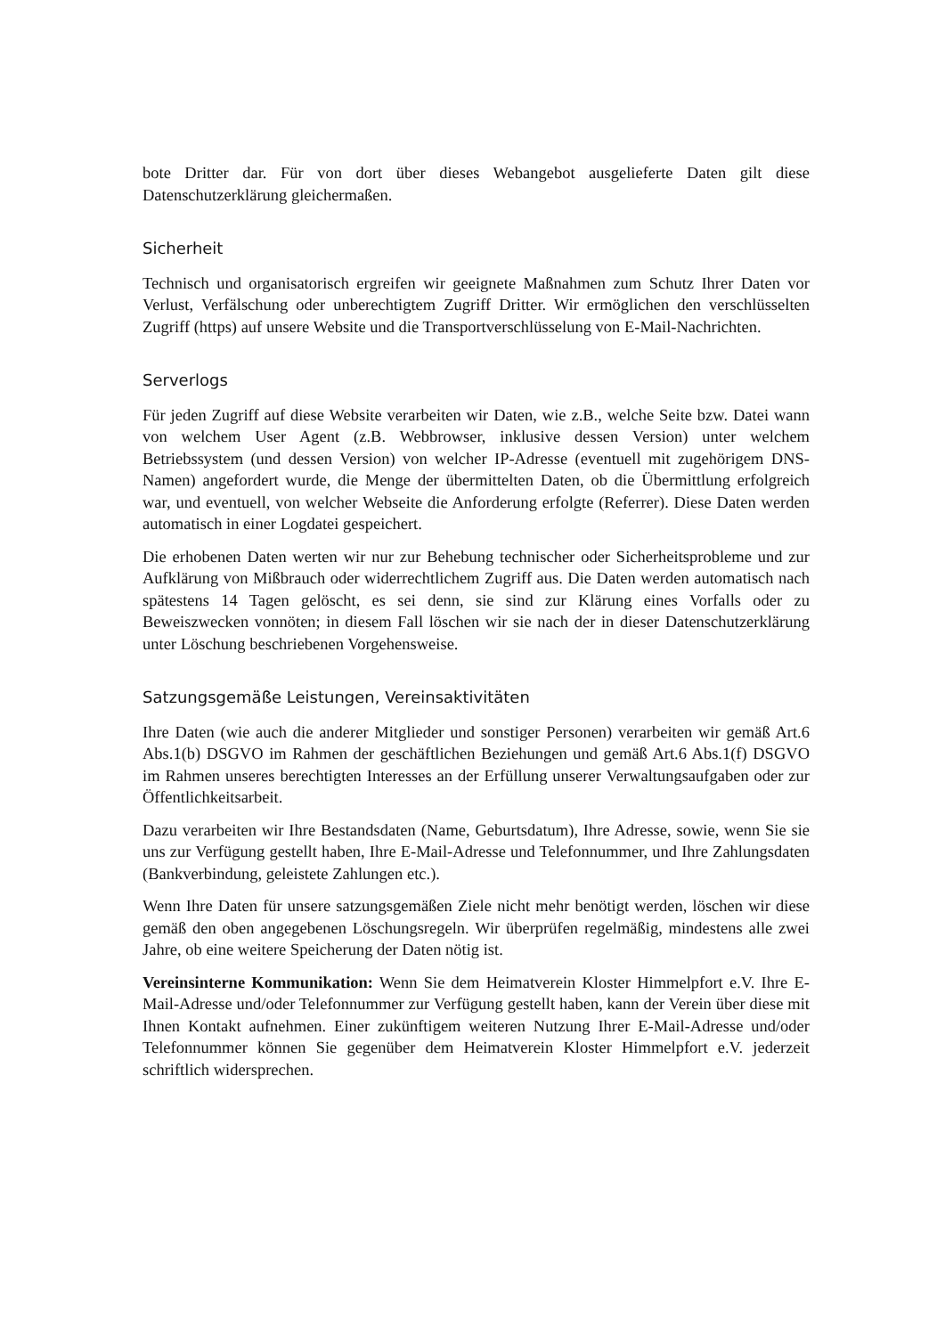bote Dritter dar. Für von dort über dieses Webangebot ausgelieferte Daten gilt diese Datenschutzerklärung gleichermaßen.
Sicherheit
Technisch und organisatorisch ergreifen wir geeignete Maßnahmen zum Schutz Ihrer Daten vor Verlust, Verfälschung oder unberechtigtem Zugriff Dritter. Wir ermöglichen den verschlüsselten Zugriff (https) auf unsere Website und die Transportverschlüsselung von E-Mail-Nachrichten.
Serverlogs
Für jeden Zugriff auf diese Website verarbeiten wir Daten, wie z.B., welche Seite bzw. Datei wann von welchem User Agent (z.B. Webbrowser, inklusive dessen Version) unter welchem Betriebssystem (und dessen Version) von welcher IP-Adresse (eventuell mit zugehörigem DNS-Namen) angefordert wurde, die Menge der übermittelten Daten, ob die Übermittlung erfolgreich war, und eventuell, von welcher Webseite die Anforderung erfolgte (Referrer). Diese Daten werden automatisch in einer Logdatei gespeichert.
Die erhobenen Daten werten wir nur zur Behebung technischer oder Sicherheitsprobleme und zur Aufklärung von Mißbrauch oder widerrechtlichem Zugriff aus. Die Daten werden automatisch nach spätestens 14 Tagen gelöscht, es sei denn, sie sind zur Klärung eines Vorfalls oder zu Beweiszwecken vonnöten; in diesem Fall löschen wir sie nach der in dieser Datenschutzerklärung unter Löschung beschriebenen Vorgehensweise.
Satzungsgemäße Leistungen, Vereinsaktivitäten
Ihre Daten (wie auch die anderer Mitglieder und sonstiger Personen) verarbeiten wir gemäß Art.6 Abs.1(b) DSGVO im Rahmen der geschäftlichen Beziehungen und gemäß Art.6 Abs.1(f) DSGVO im Rahmen unseres berechtigten Interesses an der Erfüllung unserer Verwaltungsaufgaben oder zur Öffentlichkeitsarbeit.
Dazu verarbeiten wir Ihre Bestandsdaten (Name, Geburtsdatum), Ihre Adresse, sowie, wenn Sie sie uns zur Verfügung gestellt haben, Ihre E-Mail-Adresse und Telefonnummer, und Ihre Zahlungsdaten (Bankverbindung, geleistete Zahlungen etc.).
Wenn Ihre Daten für unsere satzungsgemäßen Ziele nicht mehr benötigt werden, löschen wir diese gemäß den oben angegebenen Löschungsregeln. Wir überprüfen regelmäßig, mindestens alle zwei Jahre, ob eine weitere Speicherung der Daten nötig ist.
Vereinsinterne Kommunikation: Wenn Sie dem Heimatverein Kloster Himmelpfort e.V. Ihre E-Mail-Adresse und/oder Telefonnummer zur Verfügung gestellt haben, kann der Verein über diese mit Ihnen Kontakt aufnehmen. Einer zukünftigem weiteren Nutzung Ihrer E-Mail-Adresse und/oder Telefonnummer können Sie gegenüber dem Heimatverein Kloster Himmelpfort e.V. jederzeit schriftlich widersprechen.